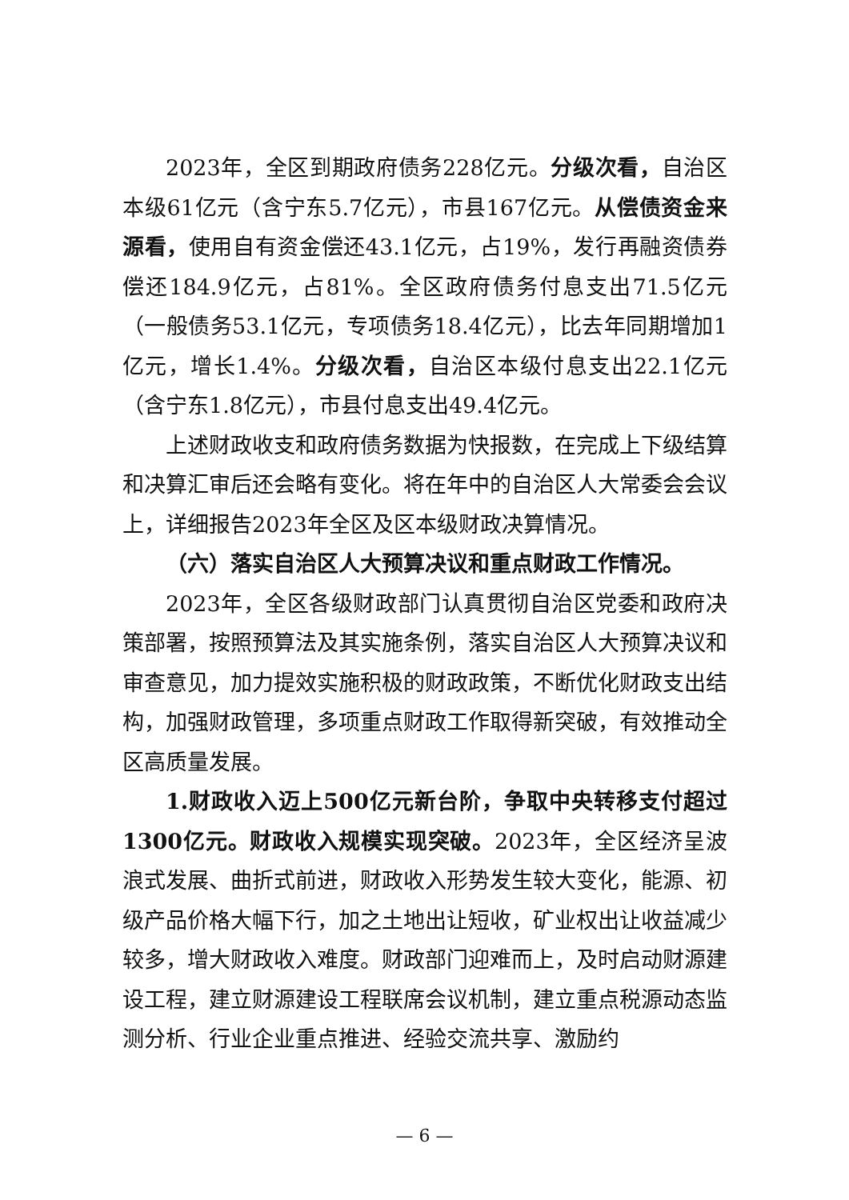2023年，全区到期政府债务228亿元。分级次看，自治区本级61亿元（含宁东5.7亿元），市县167亿元。从偿债资金来源看，使用自有资金偿还43.1亿元，占19%，发行再融资债券偿还184.9亿元，占81%。全区政府债务付息支出71.5亿元（一般债务53.1亿元，专项债务18.4亿元），比去年同期增加1亿元，增长1.4%。分级次看，自治区本级付息支出22.1亿元（含宁东1.8亿元），市县付息支出49.4亿元。
上述财政收支和政府债务数据为快报数，在完成上下级结算和决算汇审后还会略有变化。将在年中的自治区人大常委会会议上，详细报告2023年全区及区本级财政决算情况。
（六）落实自治区人大预算决议和重点财政工作情况。
2023年，全区各级财政部门认真贯彻自治区党委和政府决策部署，按照预算法及其实施条例，落实自治区人大预算决议和审查意见，加力提效实施积极的财政政策，不断优化财政支出结构，加强财政管理，多项重点财政工作取得新突破，有效推动全区高质量发展。
1.财政收入迈上500亿元新台阶，争取中央转移支付超过1300亿元。财政收入规模实现突破。2023年，全区经济呈波浪式发展、曲折式前进，财政收入形势发生较大变化，能源、初级产品价格大幅下行，加之土地出让短收，矿业权出让收益减少较多，增大财政收入难度。财政部门迎难而上，及时启动财源建设工程，建立财源建设工程联席会议机制，建立重点税源动态监测分析、行业企业重点推进、经验交流共享、激励约
— 6 —